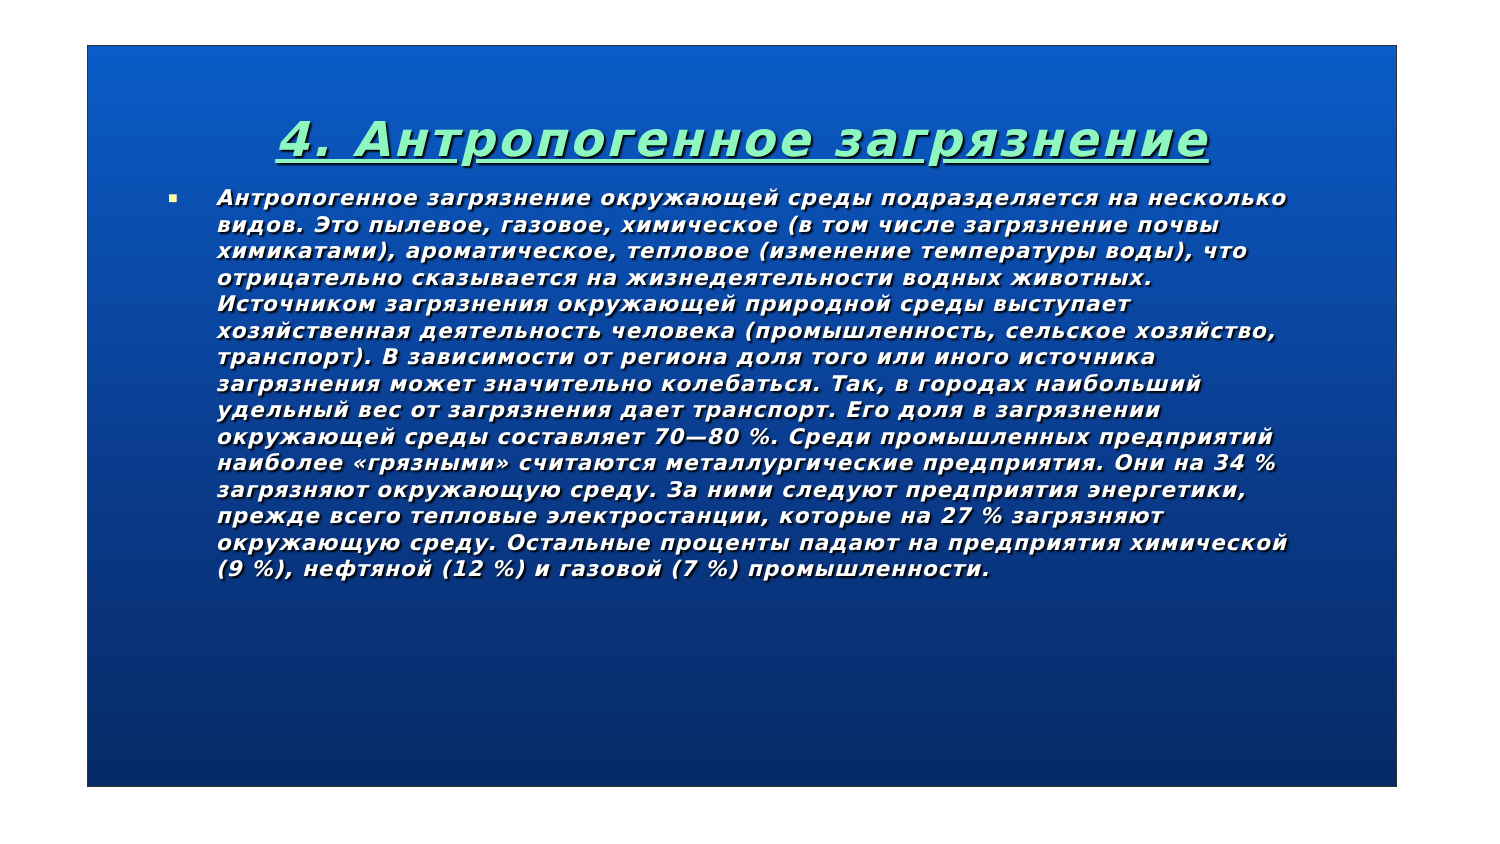4. Антропогенное загрязнение
■
Антропогенное загрязнение окружающей среды подразделяется на несколько видов. Это пылевое, газовое, химическое (в том числе загрязнение почвы химикатами), ароматическое, тепловое (изменение температуры воды), что отрицательно сказывается на жизнедеятельности водных животных. Источником загрязнения окружающей природной среды выступает хозяйственная деятельность человека (промышленность, сельское хозяйство, транспорт). В зависимости от региона доля того или иного источника загрязнения может значительно колебаться. Так, в городах наибольший удельный вес от загрязнения дает транспорт. Его доля в загрязнении окружающей среды составляет 70—80 %. Среди промышленных предприятий наиболее «грязными» считаются металлургические предприятия. Они на 34 % загрязняют окружающую среду. За ними следуют предприятия энергетики, прежде всего тепловые электростанции, которые на 27 % загрязняют окружающую среду. Остальные проценты падают на предприятия химической (9 %), нефтяной (12 %) и газовой (7 %) промышленности.